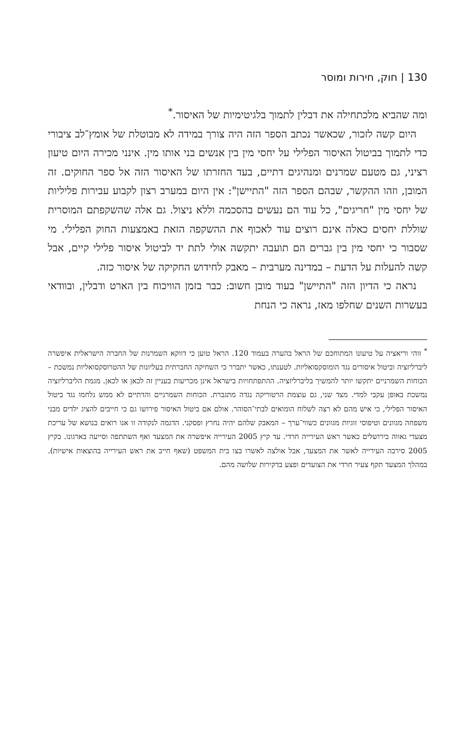130 | חוק, חירות ומוסר
ומה שהביא מלכתחילה את דבלין לתמוך בלגיטימיות של האיסור.<sup>*</sup>
היום קשה לזכור, שכאשר נכתב הספר הזה היה צורך במידה לא מבוטלת של אומץ־לב ציבורי כדי לתמוך בביטול האיסור הפלילי על יחסי מין בין אנשים בני אותו מין. אינני מכירה היום טיעון רציני, גם מטעם שמרנים ומנהיגים דתיים, בעד החזרתו של האיסור הזה אל ספר החוקים. זה המובן, וזהו ההקשר, שבהם הספר הזה "התיישן": אין היום במערב רצון לקבוע עבירות פליליות של יחסי מין "חריגים", כל עוד הם נעשים בהסכמה וללא ניצול. גם אלה שהשקפתם המוסרית שוללת יחסים כאלה אינם רוצים עוד לאכוף את ההשקפה הזאת באמצעות החוק הפלילי. מי שסבור כי יחסי מין בין גברים הם תועבה יתקשה אולי לתת יד לביטול איסור פלילי קיים, אבל קשה להעלות על הדעת – במדינה מערבית – מאבק לחידוש החקיקה של איסור כזה.
נראה כי הדיון הזה "התיישן" בעוד מובן חשוב: כבר בזמן הוויכוח בין הארט ודבלין, ובוודאי בעשרות השנים שחלפו מאז, נראה כי הנחת
<sup>*</sup> זוהי וריאציה על טיעונו המתוחכם של הראל בהערה בעמוד 120. הראל טוען כי דווקא השמרנות של החברה הישראלית איפשרה ליברליזציה וביטול איסורים נגד הומוסקסואליות. לטענתו, כאשר יתברר כי השחיקה החברתית בעליונות של ההטרוסקסואליות נמשכת – הכוחות השמרניים יתקשו יותר להמשיך בליברליזציה. ההתפתחויות בישראל אינן מכריעות בעניין זה לכאן או לכאן. מגמת הליברליזציה נמשכת באופן עקבי למדי. מצד שני, גם עוצמת הרטוריקה נגדה מתגברת. הכוחות השמרניים והדתיים לא ממש נלחמו נגד ביטול האיסור הפלילי, כי איש מהם לא רצה לשלוח הומואים לבתי־הסוהר. אולם אם ביטול האיסור פירושו גם כי חייבים להציג ילדים מבני משפחה מגוונים וטיפוסי זוגיות מגוונים כשווי־ערך – המאבק שלהם יהיה נחרץ ופסקני. הדגמה לנקודה זו אנו רואים בנושא של עריכת מצעדי גאווה בירושלים כאשר ראש העירייה חרדי. עד קיץ 2005 העירייה איפשרה את המצעד ואף השתתפה וסייעה בארגונו. בקיץ 2005 סירבה העירייה לאשר את המצעד, אבל אולצה לאשרו בצו בית המשפט (שאף חייב את ראש העירייה בהוצאות אישיות). במהלך המצעד תקף צעיר חרדי את הצועדים ופצע בדקירות שלושה מהם.